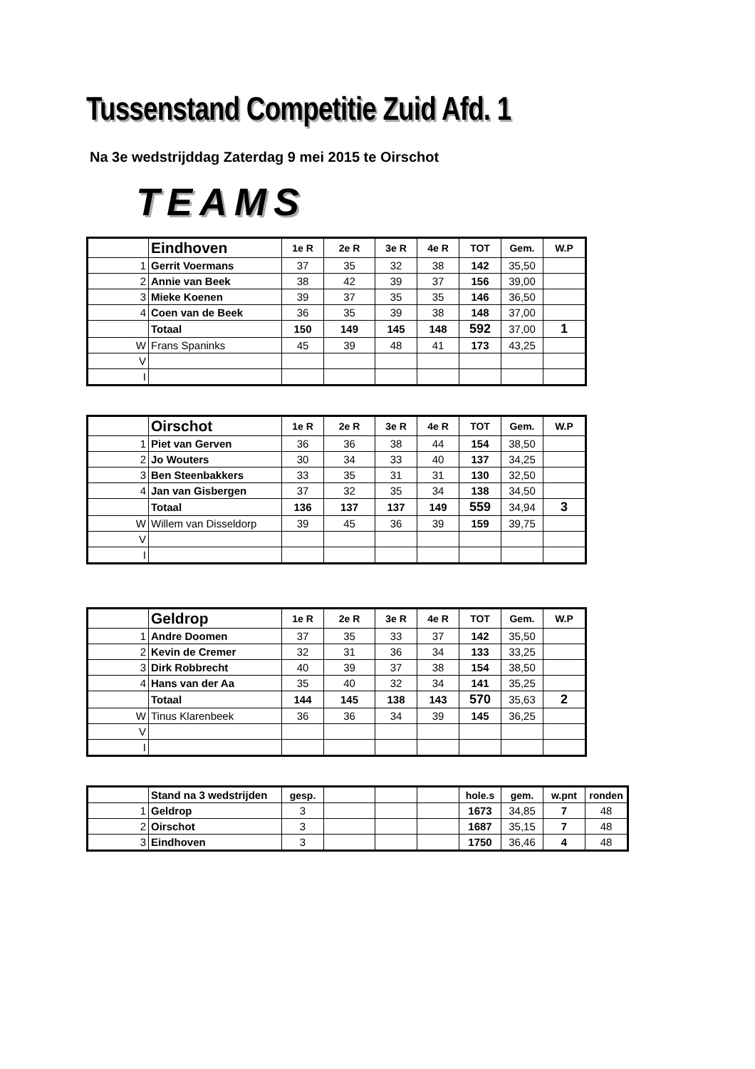Tussenstand Competitie Zuid Afd. 1
Na 3e wedstrijddag Zaterdag 9 mei 2015 te Oirschot
TEAMS
| | Eindhoven | 1e R | 2e R | 3e R | 4e R | TOT | Gem. | W.P |
| 1 | Gerrit Voermans | 37 | 35 | 32 | 38 | 142 | 35,50 | |
| 2 | Annie van Beek | 38 | 42 | 39 | 37 | 156 | 39,00 | |
| 3 | Mieke Koenen | 39 | 37 | 35 | 35 | 146 | 36,50 | |
| 4 | Coen van de Beek | 36 | 35 | 39 | 38 | 148 | 37,00 | |
| | Totaal | 150 | 149 | 145 | 148 | 592 | 37,00 | 1 |
| W | Frans Spaninks | 45 | 39 | 48 | 41 | 173 | 43,25 | |
| V | | | | | | | | |
| I | | | | | | | | |
| | Oirschot | 1e R | 2e R | 3e R | 4e R | TOT | Gem. | W.P |
| 1 | Piet van Gerven | 36 | 36 | 38 | 44 | 154 | 38,50 | |
| 2 | Jo Wouters | 30 | 34 | 33 | 40 | 137 | 34,25 | |
| 3 | Ben Steenbakkers | 33 | 35 | 31 | 31 | 130 | 32,50 | |
| 4 | Jan van Gisbergen | 37 | 32 | 35 | 34 | 138 | 34,50 | |
| | Totaal | 136 | 137 | 137 | 149 | 559 | 34,94 | 3 |
| W | Willem van Disseldorp | 39 | 45 | 36 | 39 | 159 | 39,75 | |
| V | | | | | | | | |
| I | | | | | | | | |
| | Geldrop | 1e R | 2e R | 3e R | 4e R | TOT | Gem. | W.P |
| 1 | Andre Doomen | 37 | 35 | 33 | 37 | 142 | 35,50 | |
| 2 | Kevin de Cremer | 32 | 31 | 36 | 34 | 133 | 33,25 | |
| 3 | Dirk Robbrecht | 40 | 39 | 37 | 38 | 154 | 38,50 | |
| 4 | Hans van der Aa | 35 | 40 | 32 | 34 | 141 | 35,25 | |
| | Totaal | 144 | 145 | 138 | 143 | 570 | 35,63 | 2 |
| W | Tinus Klarenbeek | 36 | 36 | 34 | 39 | 145 | 36,25 | |
| V | | | | | | | | |
| I | | | | | | | | |
| | Stand na 3 wedstrijden | gesp. | | | | hole.s | gem. | w.pnt | ronden |
| 1 | Geldrop | 3 | | | | 1673 | 34,85 | 7 | 48 |
| 2 | Oirschot | 3 | | | | 1687 | 35,15 | 7 | 48 |
| 3 | Eindhoven | 3 | | | | 1750 | 36,46 | 4 | 48 |